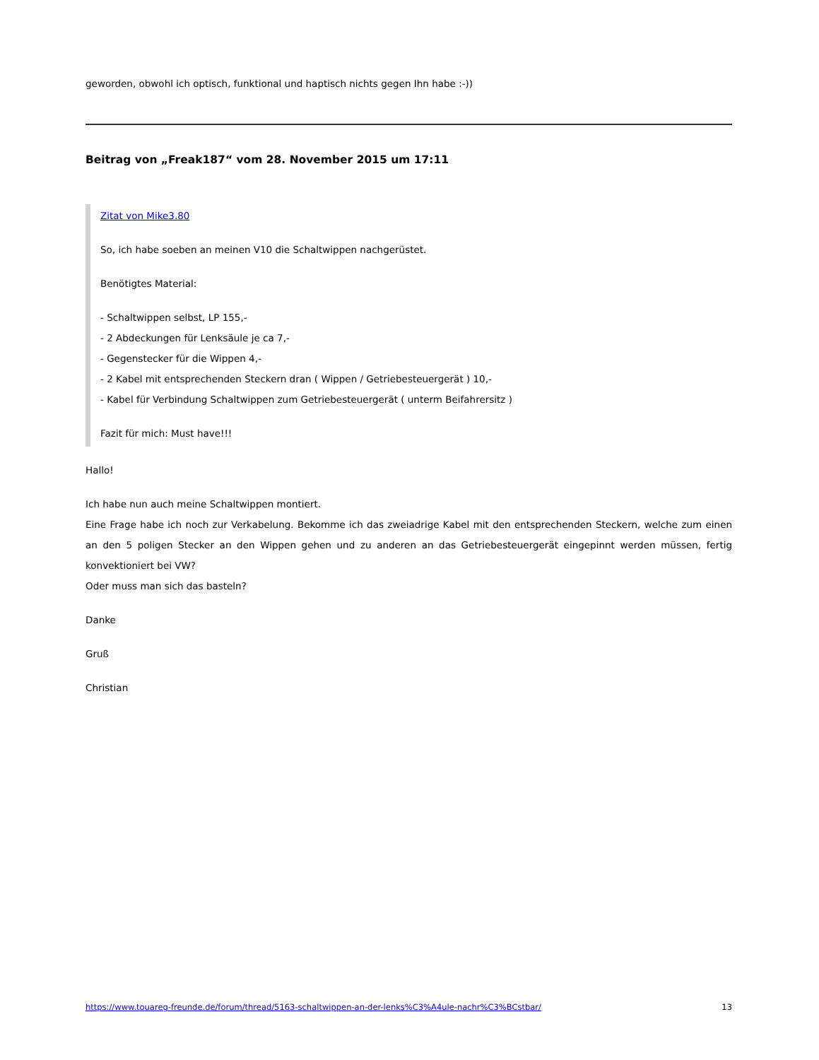geworden, obwohl ich optisch, funktional und haptisch nichts gegen Ihn habe :-))
Beitrag von „Freak187“ vom 28. November 2015 um 17:11
Zitat von Mike3.80
So, ich habe soeben an meinen V10 die Schaltwippen nachgerüstet.
Benötigtes Material:
- Schaltwippen selbst, LP 155,-
- 2 Abdeckungen für Lenksäule je ca 7,-
- Gegenstecker für die Wippen 4,-
- 2 Kabel mit entsprechenden Steckern dran ( Wippen / Getriebesteuergerät ) 10,-
- Kabel für Verbindung Schaltwippen zum Getriebesteuergerät ( unterm Beifahrersitz )
Fazit für mich: Must have!!!
Hallo!
Ich habe nun auch meine Schaltwippen montiert.
Eine Frage habe ich noch zur Verkabelung. Bekomme ich das zweiadrige Kabel mit den entsprechenden Steckern, welche zum einen an den 5 poligen Stecker an den Wippen gehen und zu anderen an das Getriebesteuergerät eingepinnt werden müssen, fertig konvektioniert bei VW?
Oder muss man sich das basteln?
Danke
Gruß
Christian
https://www.touareg-freunde.de/forum/thread/5163-schaltwippen-an-der-lenks%C3%A4ule-nachr%C3%BCstbar/ 13